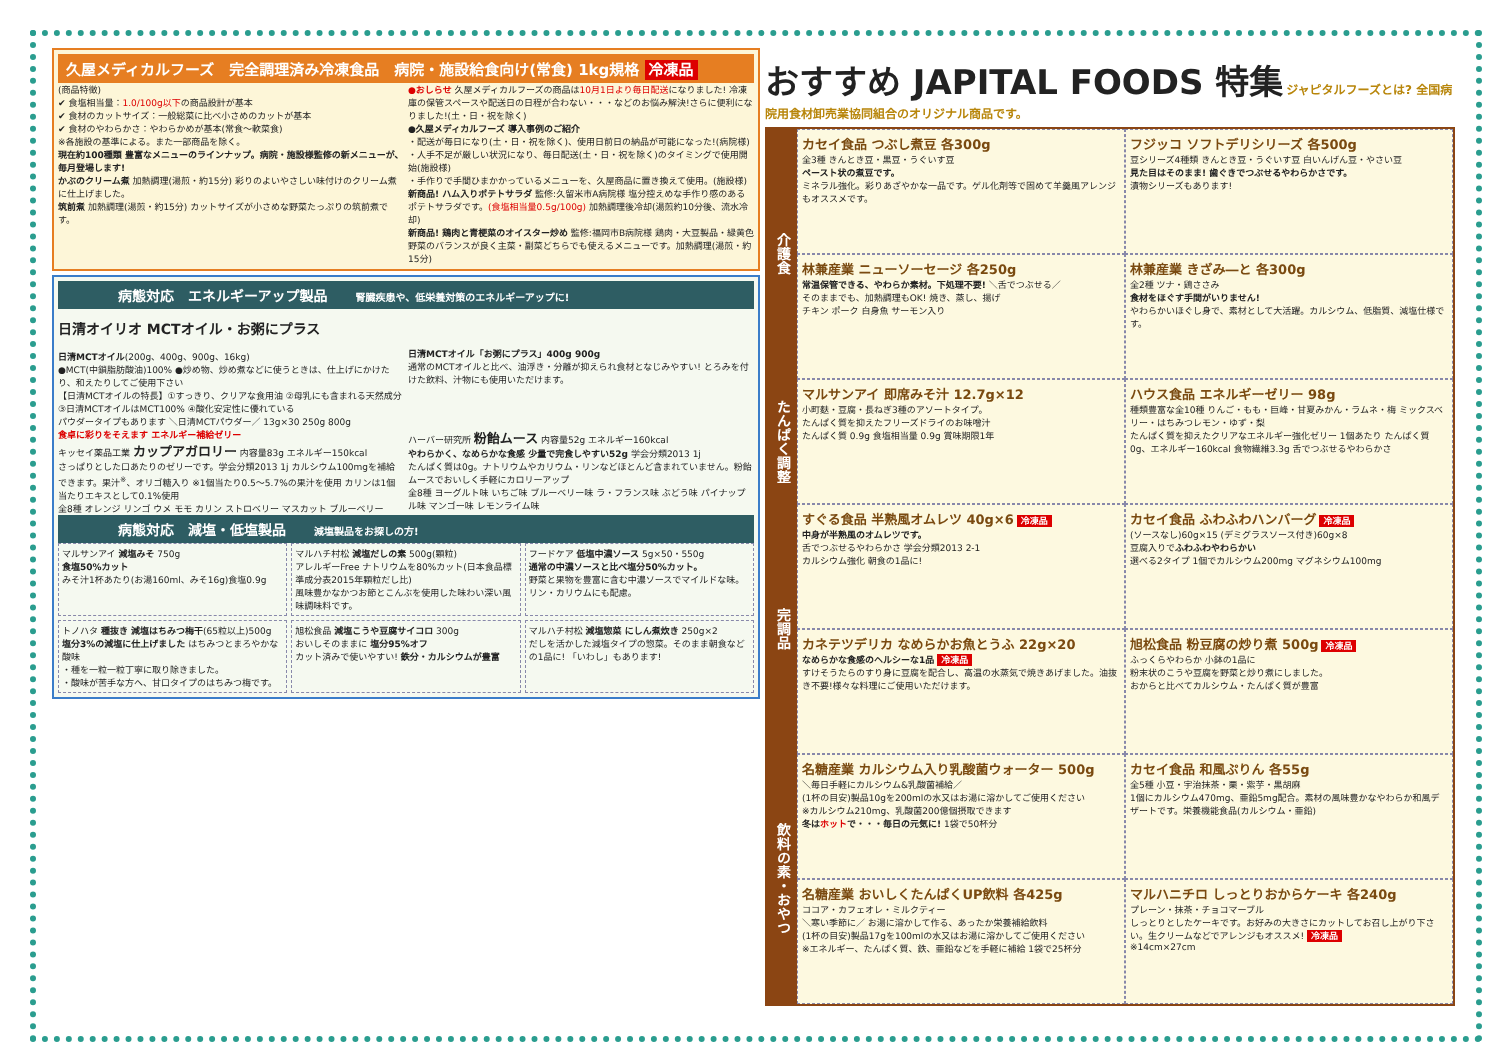久屋メディカルフーズ　完全調理済み冷凍食品　病院・施設給食向け(常食) 1kg規格 冷凍品
(商品特徴)
✔ 食塩相当量：1.0/100g以下の商品設計が基本
✔ 食材のカットサイズ：一般総菜に比べ小さめのカットが基本
✔ 食材のやわらかさ：やわらかめが基本(常食〜軟菜食)
※各施設の基準による。また一部商品を除く。
現在約100種類 豊富なメニューのラインナップ。病院・施設様監修の新メニューが、毎月登場します!
かぶのクリーム煮 加熱調理(湯煎・約15分) 彩りのよいやさしい味付けのクリーム煮に仕上げました。
筑前煮 加熱調理(湯煎・約15分) カットサイズが小さめな野菜たっぷりの筑前煮です。
●おしらせ 久屋メディカルフーズの商品は10月1日より毎日配送になりました! 冷凍庫の保管スペースや配送日の日程が合わない・・・などのお悩み解決!さらに便利になりました!(土・日・祝を除く)
●久屋メディカルフーズ 導入事例のご紹介
・配送が毎日になり(土・日・祝を除く)、使用日前日の納品が可能になった!(病院様)
・人手不足が厳しい状況になり、毎日配送(土・日・祝を除く)のタイミングで使用開始(施設様)
・手作りで手間ひまかかっているメニューを、久屋商品に置き換えて使用。(施設様)
新商品! ハム入りポテトサラダ 監修:久留米市A病院様 塩分控えめな手作り感のあるポテトサラダです。(食塩相当量0.5g/100g) 加熱調理後冷却(湯煎約10分後、流水冷却)
新商品! 鶏肉と青梗菜のオイスター炒め 監修:福岡市B病院様 鶏肉・大豆製品・緑黄色野菜のバランスが良く主菜・副菜どちらでも使えるメニューです。加熱調理(湯煎・約15分)
病態対応　エネルギーアップ製品　　腎臓疾患や、低栄養対策のエネルギーアップに!
日清オイリオ MCTオイル・お粥にプラス
日清MCTオイル(200g、400g、900g、16kg)
●MCT(中鎖脂肪酸油)100% ●炒め物、炒め煮などに使うときは、仕上げにかけたり、和えたりしてご使用下さい
【日清MCTオイルの特長】①すっきり、クリアな食用油 ②母乳にも含まれる天然成分 ③日清MCTオイルはMCT100% ④酸化安定性に優れている
パウダータイプもあります ＼日清MCTパウダー／ 13g×30 250g 800g
日清MCTオイル「お粥にプラス」400g 900g
通常のMCTオイルと比べ、油浮き・分離が抑えられ食材となじみやすい! とろみを付けた飲料、汁物にも使用いただけます。
食卓に彩りをそえます エネルギー補給ゼリー
キッセイ薬品工業 カップアガロリー 内容量83g エネルギー150kcal
さっぱりとした口あたりのゼリーです。学会分類2013 1j カルシウム100mgを補給できます。果汁<sup>※</sup>、オリゴ糖入り ※1個当たり0.5〜5.7%の果汁を使用 カリンは1個当たりエキスとして0.1%使用
全8種 オレンジ リンゴ ウメ モモ カリン ストロベリー マスカット ブルーベリー
ハーバー研究所 粉飴ムース 内容量52g エネルギー160kcal
やわらかく、なめらかな食感 少量で完食しやすい52g 学会分類2013 1j
たんぱく質は0g。ナトリウムやカリウム・リンなどほとんど含まれていません。粉飴ムースでおいしく手軽にカロリーアップ
全8種 ヨーグルト味 いちご味 ブルーベリー味 ラ・フランス味 ぶどう味 パイナップル味 マンゴー味 レモンライム味
病態対応　減塩・低塩製品　　減塩製品をお探しの方!
マルサンアイ 減塩みそ 750g
食塩50%カット
みそ汁1杯あたり(お湯160ml、みそ16g)食塩0.9g
マルハチ村松 減塩だしの素 500g(顆粒)
アレルギーFree ナトリウムを80%カット(日本食品標準成分表2015年顆粒だし比)
風味豊かなかつお節とこんぶを使用した味わい深い風味調味料です。
フードケア 低塩中濃ソース 5g×50・550g
通常の中濃ソースと比べ塩分50%カット。
野菜と果物を豊富に含む中濃ソースでマイルドな味。リン・カリウムにも配慮。
トノハタ 種抜き 減塩はちみつ梅干(65粒以上)500g
塩分3%の減塩に仕上げました はちみつとまろやかな酸味
・種を一粒一粒丁寧に取り除きました。
・酸味が苦手な方へ、甘口タイプのはちみつ梅です。
旭松食品 減塩こうや豆腐サイコロ 300g
おいしそのままに 塩分95%オフ
カット済みで使いやすい! 鉄分・カルシウムが豊富
マルハチ村松 減塩惣菜 にしん煮炊き 250g×2
だしを活かした減塩タイプの惣菜。そのまま朝食などの1品に! 「いわし」もあります!
おすすめ JAPITAL FOODS 特集 ジャピタルフーズとは? 全国病院用食材卸売業協同組合のオリジナル商品です。
介護食
カセイ食品 つぶし煮豆 各300g
全3種 きんとき豆・黒豆・うぐいす豆
ペースト状の煮豆です。
ミネラル強化。彩りあざやかな一品です。ゲル化剤等で固めて羊羹風アレンジもオススメです。
フジッコ ソフトデリシリーズ 各500g
豆シリーズ4種類 きんとき豆・うぐいす豆 白いんげん豆・やさい豆
見た目はそのまま! 歯ぐきでつぶせるやわらかさです。
漬物シリーズもあります!
林兼産業 ニューソーセージ 各250g
常温保管できる、やわらか素材。下処理不要! ＼舌でつぶせる／
そのままでも、加熱調理もOK! 焼き、蒸し、揚げ
チキン ポーク 白身魚 サーモン入り
林兼産業 きざみ―と 各300g
全2種 ツナ・鶏ささみ
食材をほぐす手間がいりません!
やわらかいほぐし身で、素材として大活躍。カルシウム、低脂質、減塩仕様です。
たんぱく調整
マルサンアイ 即席みそ汁 12.7g×12
小町麩・豆腐・長ねぎ3種のアソートタイプ。
たんぱく質を抑えたフリーズドライのお味噌汁
たんぱく質 0.9g 食塩相当量 0.9g 賞味期限1年
ハウス食品 エネルギーゼリー 98g
種類豊富な全10種 りんご・もも・巨峰・甘夏みかん・ラムネ・梅 ミックスベリー・はちみつレモン・ゆず・梨
たんぱく質を抑えたクリアなエネルギー強化ゼリー 1個あたり たんぱく質0g、エネルギー160kcal 食物繊維3.3g 舌でつぶせるやわらかさ
完調品
すぐる食品 半熟風オムレツ 40g×6 冷凍品
中身が半熟風のオムレツです。
舌でつぶせるやわらかさ 学会分類2013 2-1
カルシウム強化 朝食の1品に!
カセイ食品 ふわふわハンバーグ 冷凍品
(ソースなし)60g×15 (デミグラスソース付き)60g×8
豆腐入りでふわふわやわらかい
選べる2タイプ 1個でカルシウム200mg マグネシウム100mg
カネテツデリカ なめらかお魚とうふ 22g×20
なめらかな食感のヘルシーな1品 冷凍品
すけそうたらのすり身に豆腐を配合し、高温の水蒸気で焼きあげました。油抜き不要!様々な料理にご使用いただけます。
旭松食品 粉豆腐の炒り煮 500g 冷凍品
ふっくらやわらか 小鉢の1品に
粉末状のこうや豆腐を野菜と炒り煮にしました。
おからと比べてカルシウム・たんぱく質が豊富
飲料の素・おやつ
名糖産業 カルシウム入り乳酸菌ウォーター 500g
＼毎日手軽にカルシウム&乳酸菌補給／
(1杯の目安)製品10gを200mlの水又はお湯に溶かしてご使用ください
※カルシウム210mg、乳酸菌200億個摂取できます
冬はホットで・・・毎日の元気に! 1袋で50杯分
カセイ食品 和風ぷりん 各55g
全5種 小豆・宇治抹茶・栗・紫芋・黒胡麻
1個にカルシウム470mg、亜鉛5mg配合。素材の風味豊かなやわらか和風デザートです。栄養機能食品(カルシウム・亜鉛)
名糖産業 おいしくたんぱくUP飲料 各425g
ココア・カフェオレ・ミルクティー
＼寒い季節に／ お湯に溶かして作る、あったか栄養補給飲料
(1杯の目安)製品17gを100mlの水又はお湯に溶かしてご使用ください
※エネルギー、たんぱく質、鉄、亜鉛などを手軽に補給 1袋で25杯分
マルハニチロ しっとりおからケーキ 各240g
プレーン・抹茶・チョコマーブル
しっとりとしたケーキです。お好みの大きさにカットしてお召し上がり下さい。生クリームなどでアレンジもオススメ! 冷凍品
※14cm×27cm